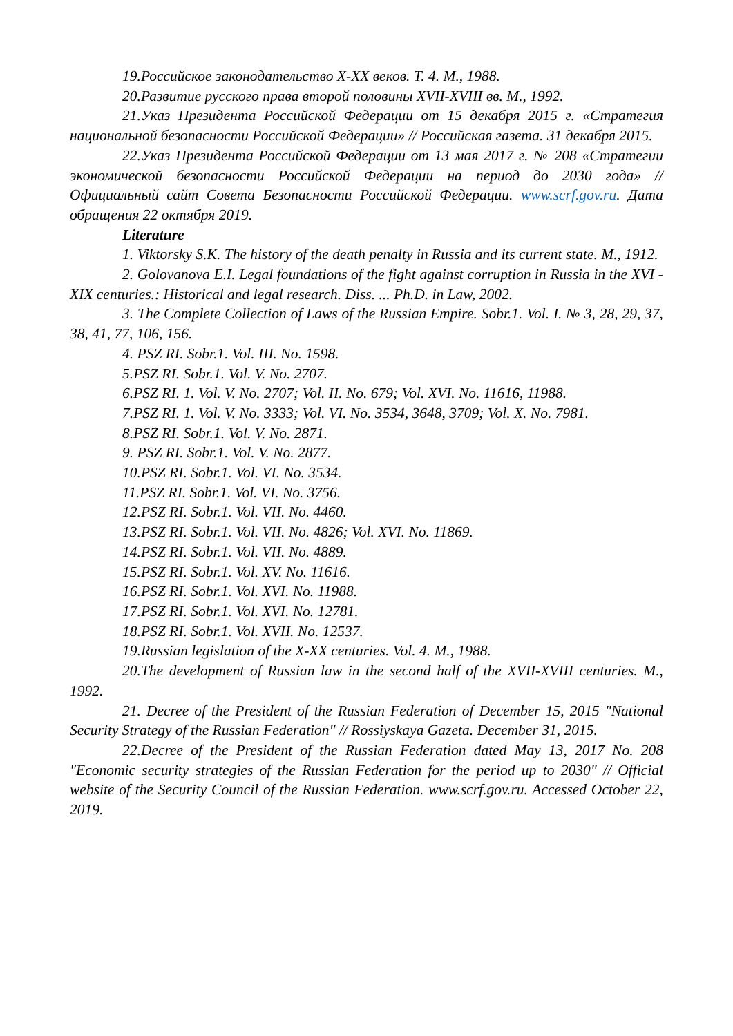19.Российское законодательство X-XX веков. Т. 4. М., 1988.
20.Развитие русского права второй половины XVII-XVIII вв. М., 1992.
21.Указ Президента Российской Федерации от 15 декабря 2015 г. «Стратегия национальной безопасности Российской Федерации» // Российская газета. 31 декабря 2015.
22.Указ Президента Российской Федерации от 13 мая 2017 г. № 208 «Стратегии экономической безопасности Российской Федерации на период до 2030 года» // Официальный сайт Совета Безопасности Российской Федерации. www.scrf.gov.ru. Дата обращения 22 октября 2019.
Literature
1. Viktorsky S.K. The history of the death penalty in Russia and its current state. M., 1912.
2. Golovanova E.I. Legal foundations of the fight against corruption in Russia in the XVI - XIX centuries.: Historical and legal research. Diss. ... Ph.D. in Law, 2002.
3. The Complete Collection of Laws of the Russian Empire. Sobr.1. Vol. I. № 3, 28, 29, 37, 38, 41, 77, 106, 156.
4. PSZ RI. Sobr.1. Vol. III. No. 1598.
5.PSZ RI. Sobr.1. Vol. V. No. 2707.
6.PSZ RI. 1. Vol. V. No. 2707; Vol. II. No. 679; Vol. XVI. No. 11616, 11988.
7.PSZ RI. 1. Vol. V. No. 3333; Vol. VI. No. 3534, 3648, 3709; Vol. X. No. 7981.
8.PSZ RI. Sobr.1. Vol. V. No. 2871.
9. PSZ RI. Sobr.1. Vol. V. No. 2877.
10.PSZ RI. Sobr.1. Vol. VI. No. 3534.
11.PSZ RI. Sobr.1. Vol. VI. No. 3756.
12.PSZ RI. Sobr.1. Vol. VII. No. 4460.
13.PSZ RI. Sobr.1. Vol. VII. No. 4826; Vol. XVI. No. 11869.
14.PSZ RI. Sobr.1. Vol. VII. No. 4889.
15.PSZ RI. Sobr.1. Vol. XV. No. 11616.
16.PSZ RI. Sobr.1. Vol. XVI. No. 11988.
17.PSZ RI. Sobr.1. Vol. XVI. No. 12781.
18.PSZ RI. Sobr.1. Vol. XVII. No. 12537.
19.Russian legislation of the X-XX centuries. Vol. 4. M., 1988.
20.The development of Russian law in the second half of the XVII-XVIII centuries. M., 1992.
21. Decree of the President of the Russian Federation of December 15, 2015 "National Security Strategy of the Russian Federation" // Rossiyskaya Gazeta. December 31, 2015.
22.Decree of the President of the Russian Federation dated May 13, 2017 No. 208 "Economic security strategies of the Russian Federation for the period up to 2030" // Official website of the Security Council of the Russian Federation. www.scrf.gov.ru. Accessed October 22, 2019.